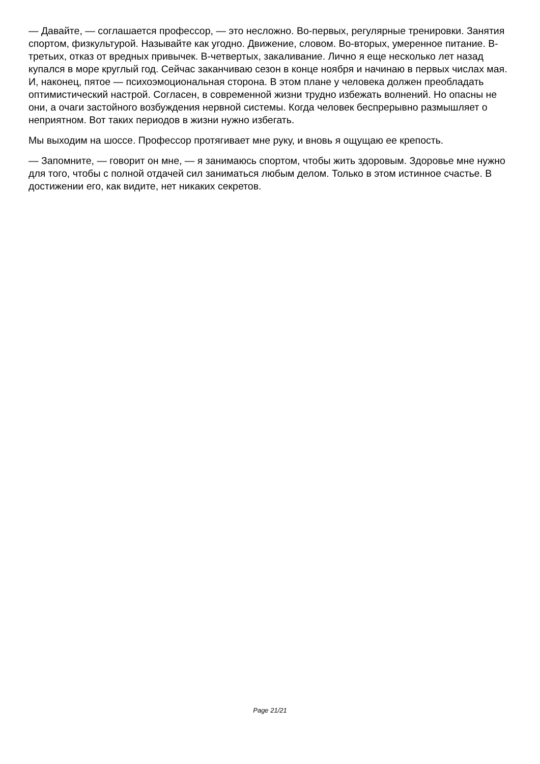— Давайте, — соглашается профессор, — это несложно. Во-первых, регулярные тренировки. Занятия спортом, физкультурой. Называйте как угодно. Движение, словом. Во-вторых, умеренное питание. В-третьих, отказ от вредных привычек. В-четвертых, закаливание. Лично я еще несколько лет назад купался в море круглый год. Сейчас заканчиваю сезон в конце ноября и начинаю в первых числах мая. И, наконец, пятое — психоэмоциональная сторона. В этом плане у человека должен преобладать оптимистический настрой. Согласен, в современной жизни трудно избежать волнений. Но опасны не они, а очаги застойного возбуждения нервной системы. Когда человек беспрерывно размышляет о неприятном. Вот таких периодов в жизни нужно избегать.
Мы выходим на шоссе. Профессор протягивает мне руку, и вновь я ощущаю ее крепость.
— Запомните, — говорит он мне, — я занимаюсь спортом, чтобы жить здоровым. Здоровье мне нужно для того, чтобы с полной отдачей сил заниматься любым делом. Только в этом истинное счастье. В достижении его, как видите, нет никаких секретов.
Page 21/21